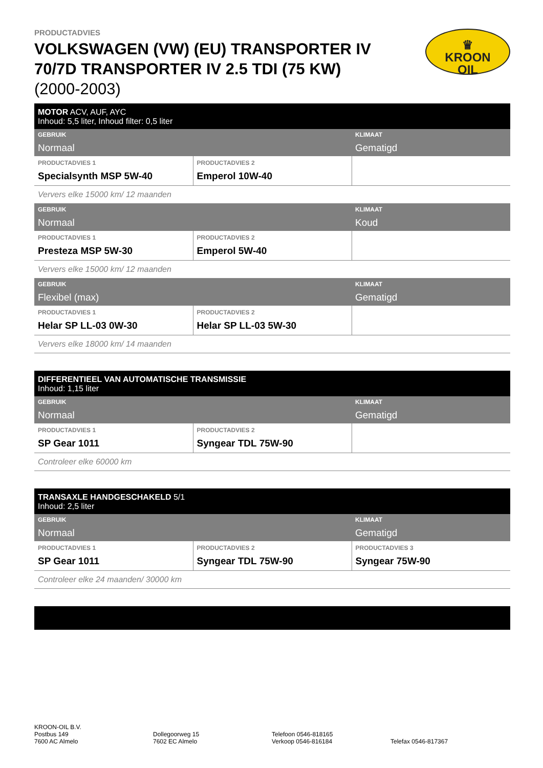♛
KROON
OIL
PRODUCTADVIES
VOLKSWAGEN (VW) (EU) TRANSPORTER IV 70/7D TRANSPORTER IV 2.5 TDI (75 KW)
(2000-2003)
| MOTOR ACV, AUF, AYC Inhoud: 5,5 liter, Inhoud filter: 0,5 liter | | |
| GEBRUIK Normaal | | KLIMAAT Gematigd |
| PRODUCTADVIES 1 Specialsynth MSP 5W-40 | PRODUCTADVIES 2 Emperol 10W-40 | |
| Ververs elke 15000 km/ 12 maanden | | |
| GEBRUIK Normaal | | KLIMAAT Koud |
| PRODUCTADVIES 1 Presteza MSP 5W-30 | PRODUCTADVIES 2 Emperol 5W-40 | |
| Ververs elke 15000 km/ 12 maanden | | |
| GEBRUIK Flexibel (max) | | KLIMAAT Gematigd |
| PRODUCTADVIES 1 Helar SP LL-03 0W-30 | PRODUCTADVIES 2 Helar SP LL-03 5W-30 | |
| Ververs elke 18000 km/ 14 maanden | | |
| DIFFERENTIEEL VAN AUTOMATISCHE TRANSMISSIE Inhoud: 1,15 liter | | |
| GEBRUIK Normaal | | KLIMAAT Gematigd |
| PRODUCTADVIES 1 SP Gear 1011 | PRODUCTADVIES 2 Syngear TDL 75W-90 | |
| Controleer elke 60000 km | | |
| TRANSAXLE HANDGESCHAKELD 5/1 Inhoud: 2,5 liter | | |
| GEBRUIK Normaal | | KLIMAAT Gematigd |
| PRODUCTADVIES 1 SP Gear 1011 | PRODUCTADVIES 2 Syngear TDL 75W-90 | PRODUCTADVIES 3 Syngear 75W-90 |
| Controleer elke 24 maanden/ 30000 km | | |
KROON-OIL B.V.
Postbus 149
7600 AC Almelo
Dollegoorweg 15
7602 EC Almelo
Telefoon 0546-818165
Verkoop 0546-816184
Telefax 0546-817367